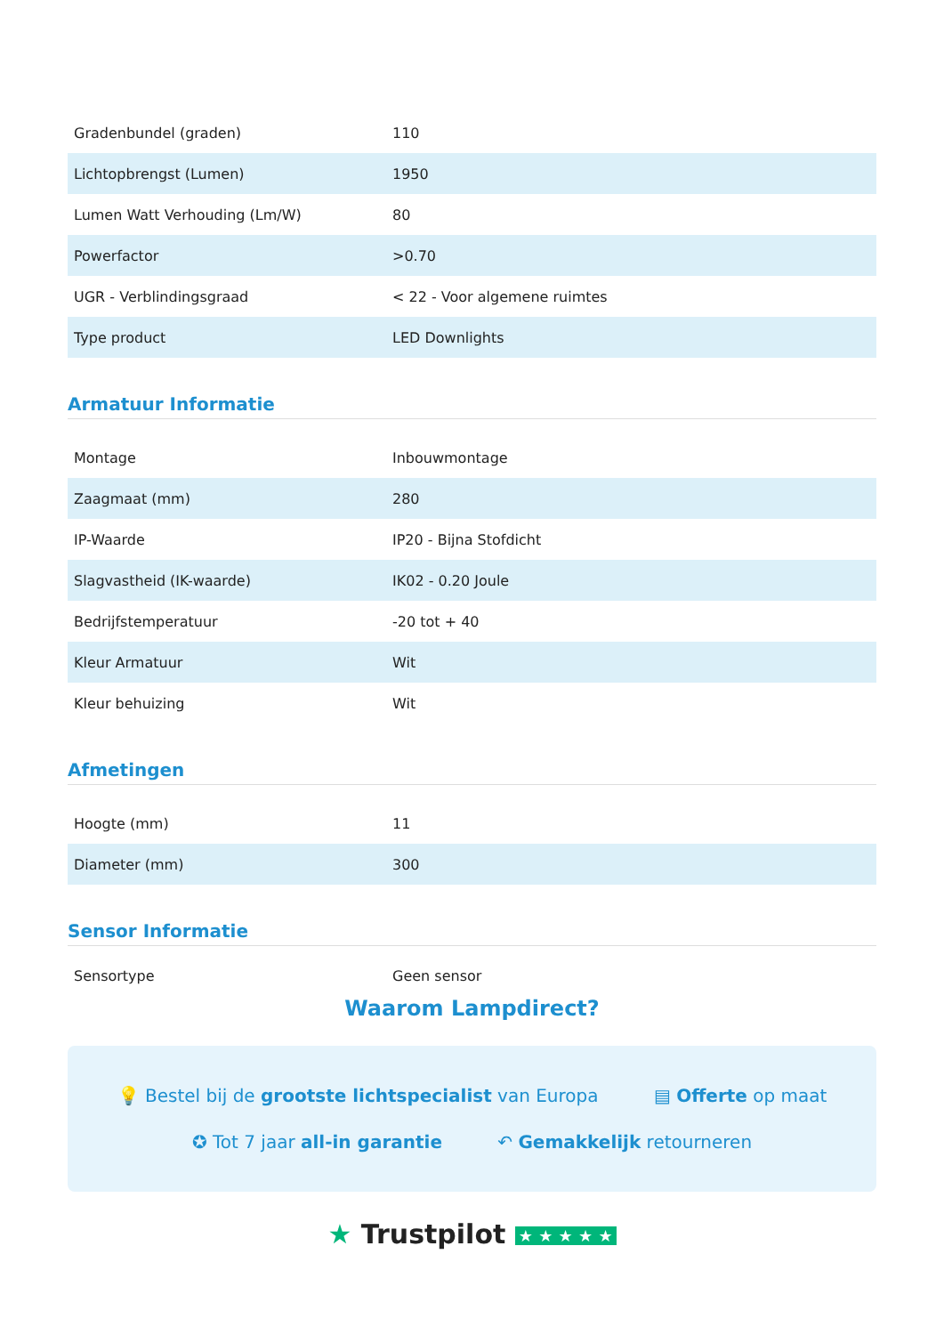| Gradenbundel (graden) | 110 |
| Lichtopbrengst (Lumen) | 1950 |
| Lumen Watt Verhouding (Lm/W) | 80 |
| Powerfactor | >0.70 |
| UGR - Verblindingsgraad | < 22 - Voor algemene ruimtes |
| Type product | LED Downlights |
Armatuur Informatie
| Montage | Inbouwmontage |
| Zaagmaat (mm) | 280 |
| IP-Waarde | IP20 - Bijna Stofdicht |
| Slagvastheid (IK-waarde) | IK02 - 0.20 Joule |
| Bedrijfstemperatuur | -20 tot + 40 |
| Kleur Armatuur | Wit |
| Kleur behuizing | Wit |
Afmetingen
| Hoogte (mm) | 11 |
| Diameter (mm) | 300 |
Sensor Informatie
| Sensortype | Geen sensor |
Waarom Lampdirect?
💡 Bestel bij de grootste lichtspecialist van Europa ▤ Offerte op maat
✪ Tot 7 jaar all-in garantie ↶ Gemakkelijk retourneren
★ Trustpilot ★ ★ ★ ★ ★